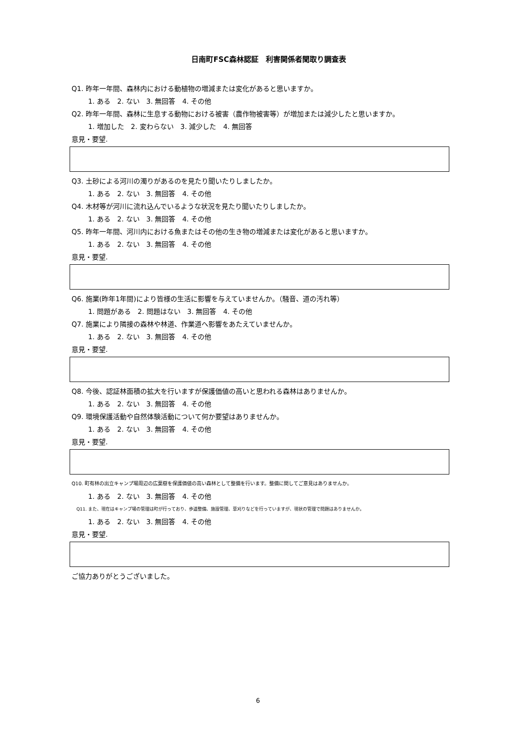日南町FSC森林認証　利害関係者聞取り調査表
Q1. 昨年一年間、森林内における動植物の増減または変化があると思いますか。
1. ある　2. ない　3. 無回答　4. その他
Q2. 昨年一年間、森林に生息する動物における被害（農作物被害等）が増加または減少したと思いますか。
1. 増加した　2. 変わらない　3. 減少した　4. 無回答
意見・要望.
Q3. 土砂による河川の濁りがあるのを見たり聞いたりしましたか。
1. ある　2. ない　3. 無回答　4. その他
Q4. 木材等が河川に流れ込んでいるような状況を見たり聞いたりしましたか。
1. ある　2. ない　3. 無回答　4. その他
Q5. 昨年一年間、河川内における魚またはその他の生き物の増減または変化があると思いますか。
1. ある　2. ない　3. 無回答　4. その他
意見・要望.
Q6. 施業(昨年1年間)により皆様の生活に影響を与えていませんか。（騒音、道の汚れ等）
1. 問題がある　2. 問題はない　3. 無回答　4. その他
Q7. 施業により隣接の森林や林道、作業道へ影響をあたえていませんか。
1. ある　2. ない　3. 無回答　4. その他
意見・要望.
Q8. 今後、認証林面積の拡大を行いますが保護価値の高いと思われる森林はありませんか。
1. ある　2. ない　3. 無回答　4. その他
Q9. 環境保護活動や自然体験活動について何か要望はありませんか。
1. ある　2. ない　3. 無回答　4. その他
意見・要望.
Q10. 町有林の出立キャンプ場周辺の広葉樹を保護価値の高い森林として整備を行います。整備に関してご意見はありませんか。
1. ある　2. ない　3. 無回答　4. その他
Q11. また、現在はキャンプ場の管理は町が行っており、歩道整備、施設管理、草刈りなどを行っていますが、現状の管理で問題はありませんか。
1. ある　2. ない　3. 無回答　4. その他
意見・要望.
ご協力ありがとうございました。
6